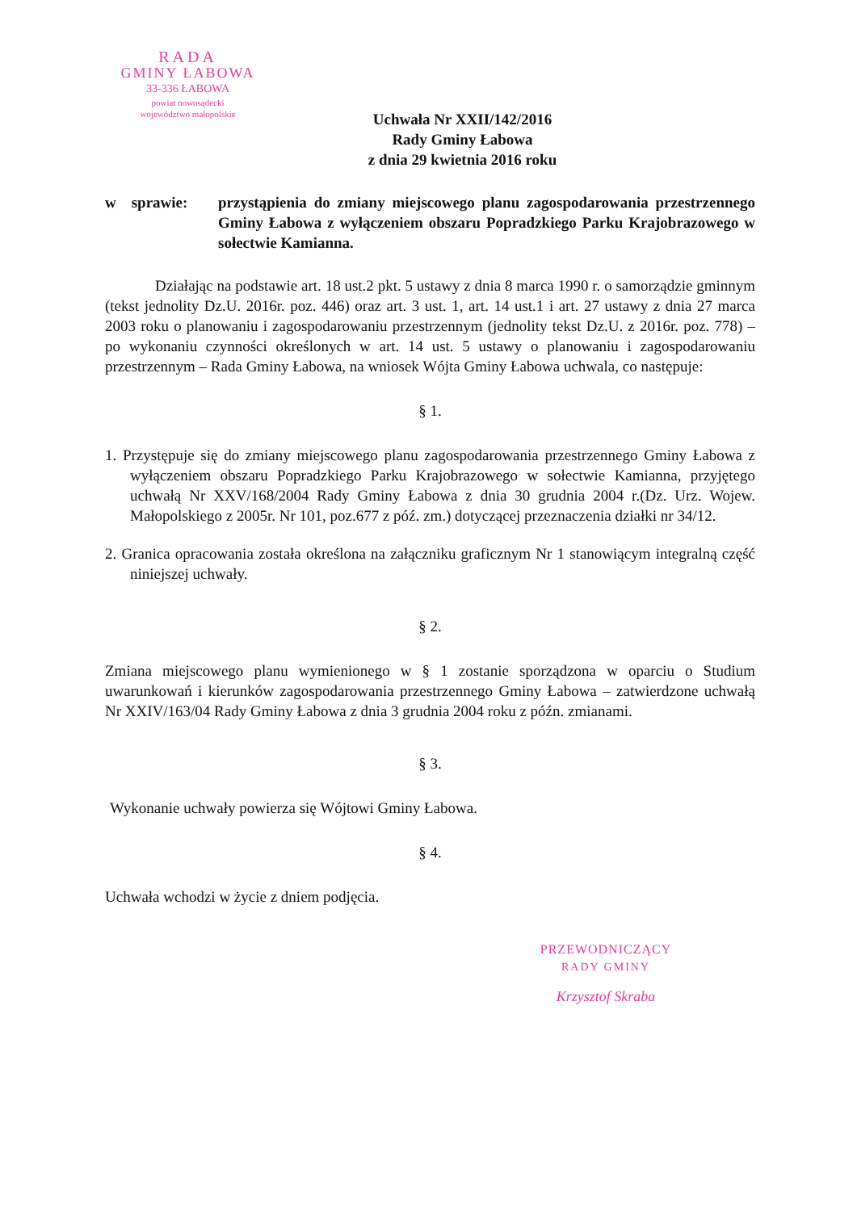RADA
GMINY ŁABOWA
33-336 ŁABOWA
powiat nowosądecki
województwo małopolskie
Uchwała Nr XXII/142/2016
Rady Gminy Łabowa
z dnia 29 kwietnia 2016 roku
w sprawie:
przystąpienia do zmiany miejscowego planu zagospodarowania przestrzennego Gminy Łabowa z wyłączeniem obszaru Popradzkiego Parku Krajobrazowego w sołectwie Kamianna.
Działając na podstawie art. 18 ust.2 pkt. 5 ustawy z dnia 8 marca 1990 r. o samorządzie gminnym (tekst jednolity Dz.U. 2016r. poz. 446) oraz art. 3 ust. 1, art. 14 ust.1 i art. 27 ustawy z dnia 27 marca 2003 roku o planowaniu i zagospodarowaniu przestrzennym (jednolity tekst Dz.U. z 2016r. poz. 778) – po wykonaniu czynności określonych w art. 14 ust. 5 ustawy o planowaniu i zagospodarowaniu przestrzennym – Rada Gminy Łabowa, na wniosek Wójta Gminy Łabowa uchwala, co następuje:
§ 1.
1. Przystępuje się do zmiany miejscowego planu zagospodarowania przestrzennego Gminy Łabowa z wyłączeniem obszaru Popradzkiego Parku Krajobrazowego w sołectwie Kamianna, przyjętego uchwałą Nr XXV/168/2004 Rady Gminy Łabowa z dnia 30 grudnia 2004 r.(Dz. Urz. Wojew. Małopolskiego z 2005r. Nr 101, poz.677 z póź. zm.) dotyczącej przeznaczenia działki nr 34/12.
2. Granica opracowania została określona na załączniku graficznym Nr 1 stanowiącym integralną część niniejszej uchwały.
§ 2.
Zmiana miejscowego planu wymienionego w § 1 zostanie sporządzona w oparciu o Studium uwarunkowań i kierunków zagospodarowania przestrzennego Gminy Łabowa – zatwierdzone uchwałą Nr XXIV/163/04 Rady Gminy Łabowa z dnia 3 grudnia 2004 roku z późn. zmianami.
§ 3.
Wykonanie uchwały powierza się Wójtowi Gminy Łabowa.
§ 4.
Uchwała wchodzi w życie z dniem podjęcia.
PRZEWODNICZĄCY
RADY GMINY
Krzysztof Skraba